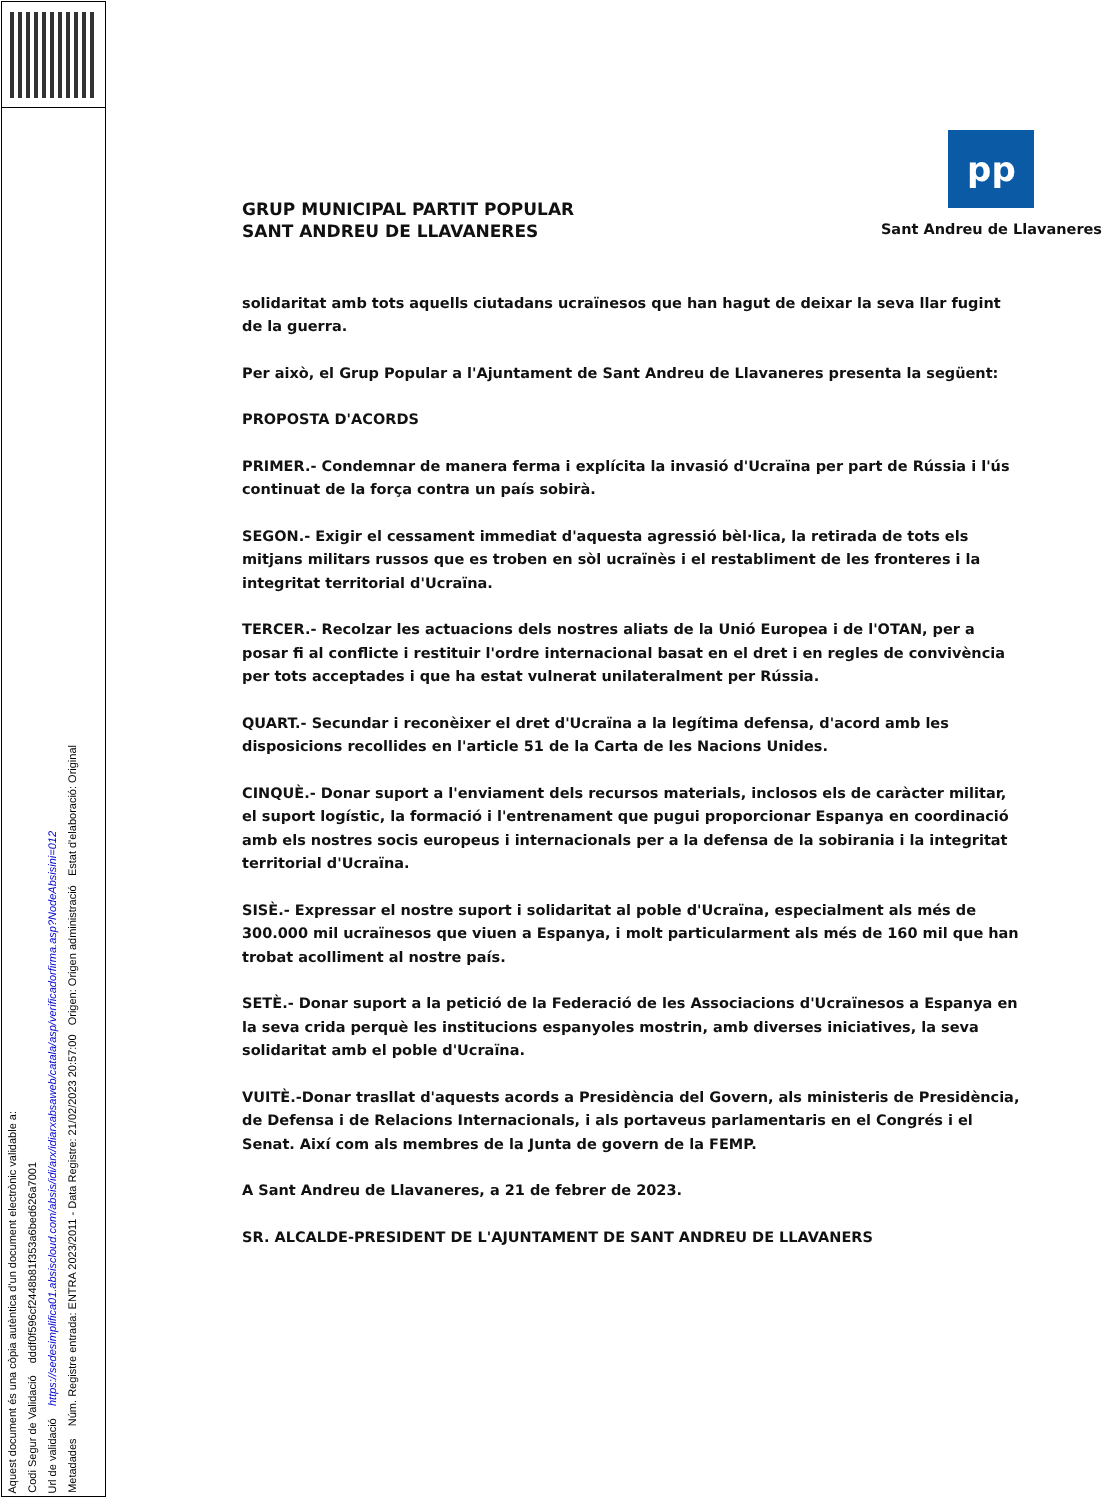Aquest document és una còpia autèntica d'un document electrònic validable a:
Codi Segur de Validació dddf0f596cf2448b81f353a6bed626a7001
Url de validació https://sedesimplifica01.absiscloud.com/absis/idi/arx/idiarxabsaweb/catala/asp/verificadorfirma.asp?NodeAbsisini=012
Metadades Núm. Registre entrada: ENTRA 2023/2011 - Data Registre: 21/02/2023 20:57:00 Origen: Origen administració Estat d'elaboració: Original
GRUP MUNICIPAL PARTIT POPULAR
SANT ANDREU DE LLAVANERES
pp
Sant Andreu de Llavaneres
solidaritat amb tots aquells ciutadans ucraïnesos que han hagut de deixar la seva llar fugint de la guerra.
Per això, el Grup Popular a l'Ajuntament de Sant Andreu de Llavaneres presenta la següent:
PROPOSTA D'ACORDS
PRIMER.- Condemnar de manera ferma i explícita la invasió d'Ucraïna per part de Rússia i l'ús continuat de la força contra un país sobirà.
SEGON.- Exigir el cessament immediat d'aquesta agressió bèl·lica, la retirada de tots els mitjans militars russos que es troben en sòl ucraïnès i el restabliment de les fronteres i la integritat territorial d'Ucraïna.
TERCER.- Recolzar les actuacions dels nostres aliats de la Unió Europea i de l'OTAN, per a posar fi al conflicte i restituir l'ordre internacional basat en el dret i en regles de convivència per tots acceptades i que ha estat vulnerat unilateralment per Rússia.
QUART.- Secundar i reconèixer el dret d'Ucraïna a la legítima defensa, d'acord amb les disposicions recollides en l'article 51 de la Carta de les Nacions Unides.
CINQUÈ.- Donar suport a l'enviament dels recursos materials, inclosos els de caràcter militar, el suport logístic, la formació i l'entrenament que pugui proporcionar Espanya en coordinació amb els nostres socis europeus i internacionals per a la defensa de la sobirania i la integritat territorial d'Ucraïna.
SISÈ.- Expressar el nostre suport i solidaritat al poble d'Ucraïna, especialment als més de 300.000 mil ucraïnesos que viuen a Espanya, i molt particularment als més de 160 mil que han trobat acolliment al nostre país.
SETÈ.- Donar suport a la petició de la Federació de les Associacions d'Ucraïnesos a Espanya en la seva crida perquè les institucions espanyoles mostrin, amb diverses iniciatives, la seva solidaritat amb el poble d'Ucraïna.
VUITÈ.-Donar trasllat d'aquests acords a Presidència del Govern, als ministeris de Presidència, de Defensa i de Relacions Internacionals, i als portaveus parlamentaris en el Congrés i el Senat. Així com als membres de la Junta de govern de la FEMP.
A Sant Andreu de Llavaneres, a 21 de febrer de 2023.
SR. ALCALDE-PRESIDENT DE L'AJUNTAMENT DE SANT ANDREU DE LLAVANERS